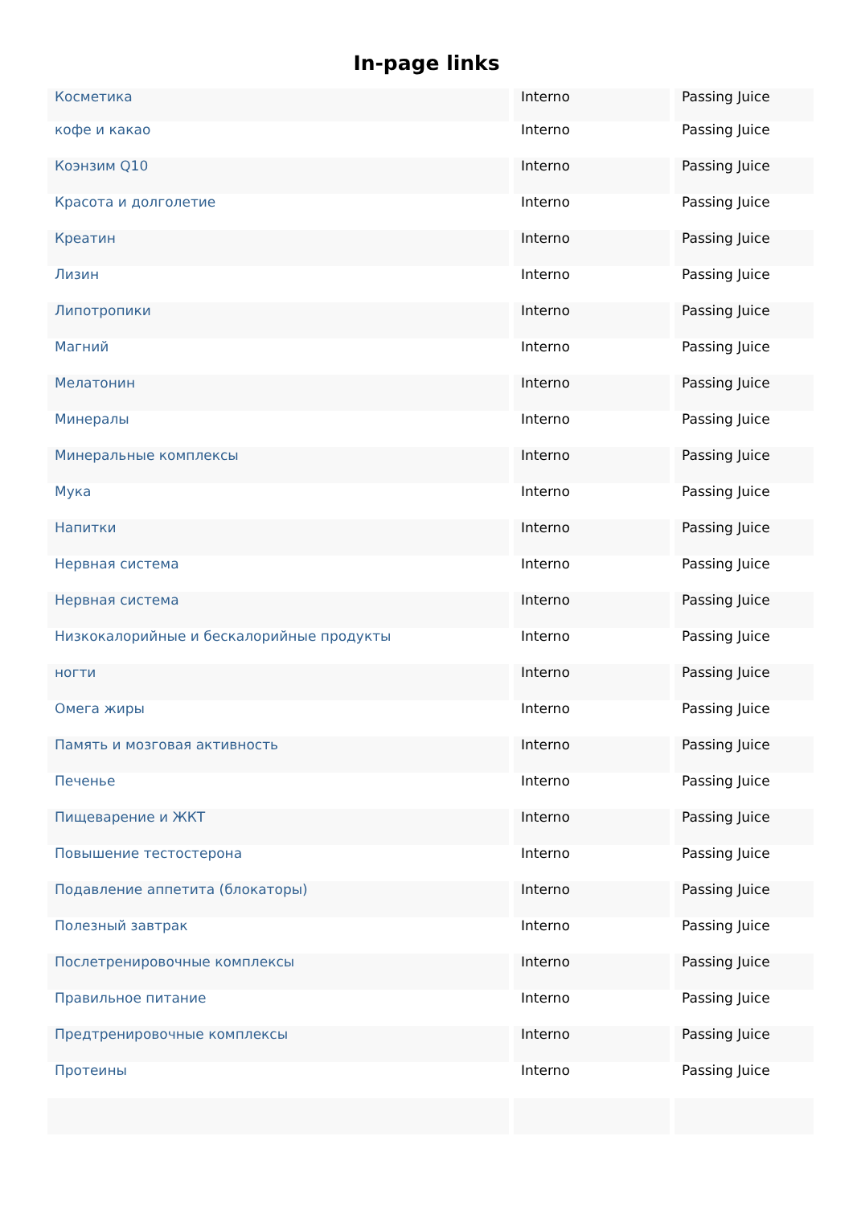In-page links
| Косметика | Interno | Passing Juice |
| кофе и какао | Interno | Passing Juice |
| Коэнзим Q10 | Interno | Passing Juice |
| Красота и долголетие | Interno | Passing Juice |
| Креатин | Interno | Passing Juice |
| Лизин | Interno | Passing Juice |
| Липотропики | Interno | Passing Juice |
| Магний | Interno | Passing Juice |
| Мелатонин | Interno | Passing Juice |
| Минералы | Interno | Passing Juice |
| Минеральные комплексы | Interno | Passing Juice |
| Мука | Interno | Passing Juice |
| Напитки | Interno | Passing Juice |
| Нервная система | Interno | Passing Juice |
| Нервная система | Interno | Passing Juice |
| Низкокалорийные и бескалорийные продукты | Interno | Passing Juice |
| ногти | Interno | Passing Juice |
| Омега жиры | Interno | Passing Juice |
| Память и мозговая активность | Interno | Passing Juice |
| Печенье | Interno | Passing Juice |
| Пищеварение и ЖКТ | Interno | Passing Juice |
| Повышение тестостерона | Interno | Passing Juice |
| Подавление аппетита (блокаторы) | Interno | Passing Juice |
| Полезный завтрак | Interno | Passing Juice |
| Послетренировочные комплексы | Interno | Passing Juice |
| Правильное питание | Interno | Passing Juice |
| Предтренировочные комплексы | Interno | Passing Juice |
| Протеины | Interno | Passing Juice |